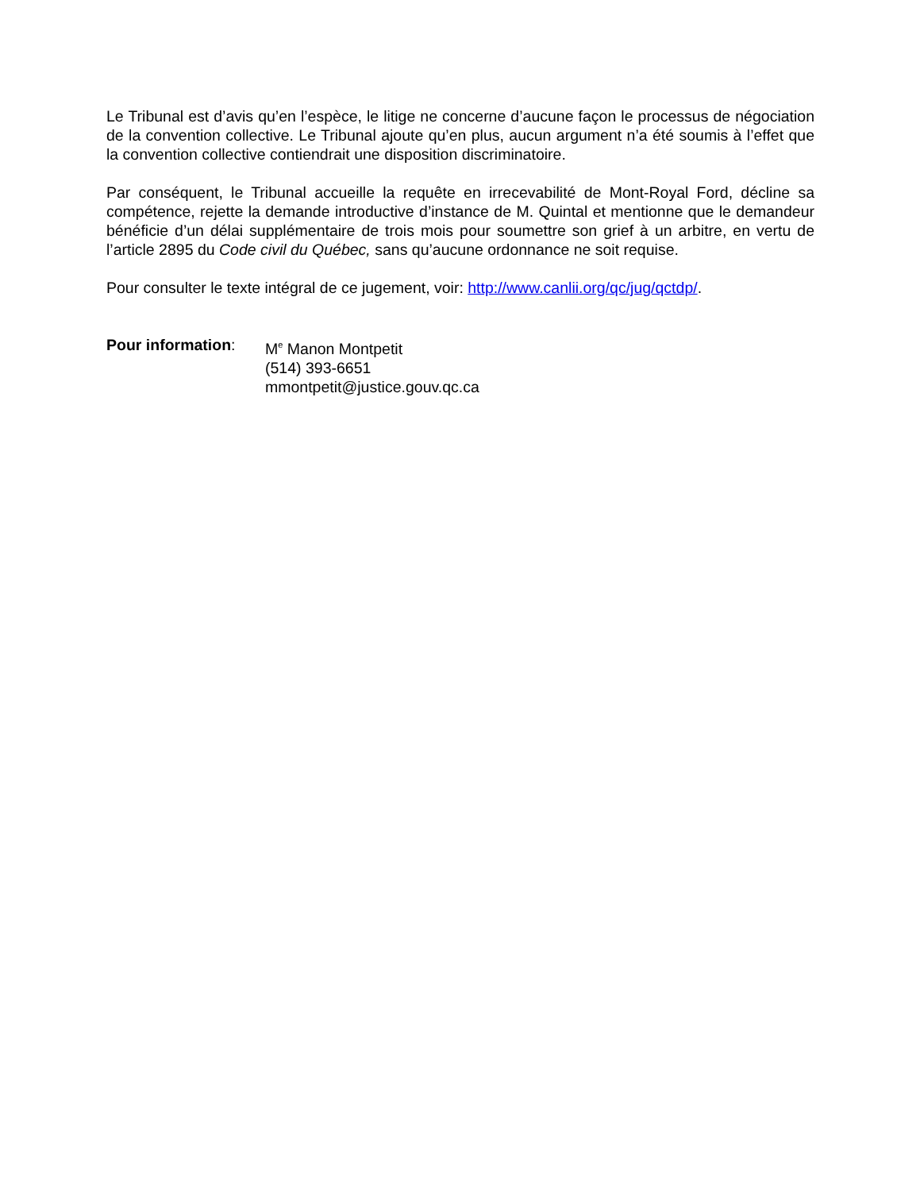Le Tribunal est d’avis qu’en l’espèce, le litige ne concerne d’aucune façon le processus de négociation de la convention collective. Le Tribunal ajoute qu’en plus, aucun argument n’a été soumis à l’effet que la convention collective contiendrait une disposition discriminatoire.
Par conséquent, le Tribunal accueille la requête en irrecevabilité de Mont-Royal Ford, décline sa compétence, rejette la demande introductive d’instance de M. Quintal et mentionne que le demandeur bénéficie d’un délai supplémentaire de trois mois pour soumettre son grief à un arbitre, en vertu de l’article 2895 du Code civil du Québec, sans qu’aucune ordonnance ne soit requise.
Pour consulter le texte intégral de ce jugement, voir: http://www.canlii.org/qc/jug/qctdp/.
Pour information: M<sup>e</sup> Manon Montpetit
(514) 393-6651
mmontpetit@justice.gouv.qc.ca